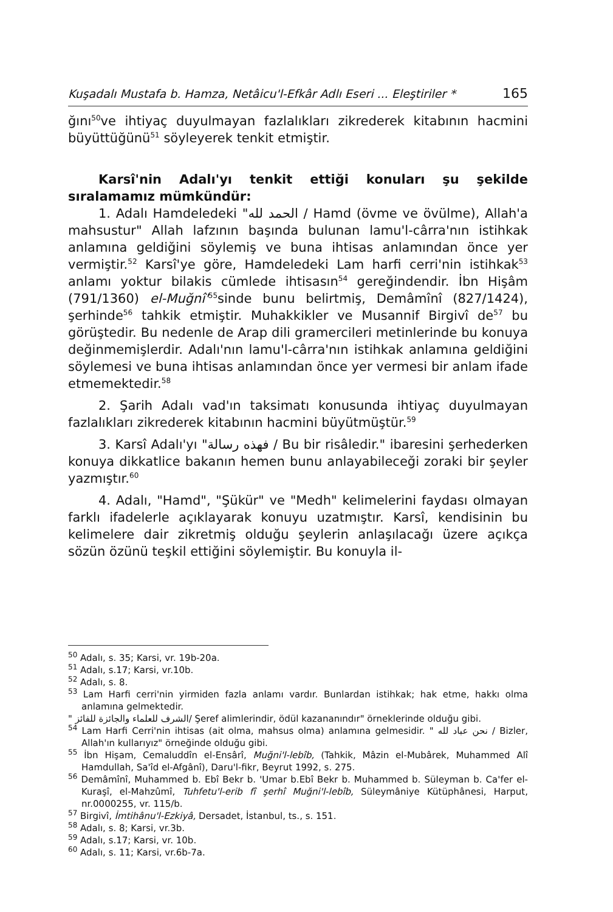Kuşadalı Mustafa b. Hamza, Netâicu'l-Efkâr Adlı Eseri ... Eleştiriler * 165
ğını<sup>50</sup>ve ihtiyaç duyulmayan fazlalıkları zikrederek kitabının hacmini büyüttüğünü<sup>51</sup> söyleyerek tenkit etmiştir.
Karsî'nin Adalı'yı tenkit ettiği konuları şu şekilde sıralamamız mümkündür:
1. Adalı Hamdeledeki "الحمد لله / Hamd (övme ve övülme), Allah'a mahsustur" Allah lafzının başında bulunan lamu'l-cârra'nın istihkak anlamına geldiğini söylemiş ve buna ihtisas anlamından önce yer vermiştir.<sup>52</sup> Karsî'ye göre, Hamdeledeki Lam harfi cerri'nin istihkak<sup>53</sup> anlamı yoktur bilakis cümlede ihtisasın<sup>54</sup> gereğindendir. İbn Hişâm (791/1360) el-Muğnî'<sup>55</sup>sinde bunu belirtmiş, Demâmînî (827/1424), şerhinde<sup>56</sup> tahkik etmiştir. Muhakkikler ve Musannif Birgivî de<sup>57</sup> bu görüştedir. Bu nedenle de Arap dili gramercileri metinlerinde bu konuya değinmemişlerdir. Adalı'nın lamu'l-cârra'nın istihkak anlamına geldiğini söylemesi ve buna ihtisas anlamından önce yer vermesi bir anlam ifade etmemektedir.<sup>58</sup>
2. Şarih Adalı vad'ın taksimatı konusunda ihtiyaç duyulmayan fazlalıkları zikrederek kitabının hacmini büyütmüştür.<sup>59</sup>
3. Karsî Adalı'yı "فهذه رسالة / Bu bir risâledir." ibaresini şerhederken konuya dikkatlice bakanın hemen bunu anlayabileceği zoraki bir şeyler yazmıştır.<sup>60</sup>
4. Adalı, "Hamd", "Şükür" ve "Medh" kelimelerini faydası olmayan farklı ifadelerle açıklayarak konuyu uzatmıştır. Karsî, kendisinin bu kelimelere dair zikretmiş olduğu şeylerin anlaşılacağı üzere açıkça sözün özünü teşkil ettiğini söylemiştir. Bu konuyla il-
<sup>50</sup> Adalı, s. 35; Karsi, vr. 19b-20a.
<sup>51</sup> Adalı, s.17; Karsi, vr.10b.
<sup>52</sup> Adalı, s. 8.
<sup>53</sup> Lam Harfi cerri'nin yirmiden fazla anlamı vardır. Bunlardan istihkak; hak etme, hakkı olma anlamına gelmektedir.
" الشرف للعلماء والجائزة للفائز/ Şeref alimlerindir, ödül kazananındır" örneklerinde olduğu gibi.
<sup>54</sup> Lam Harfi Cerri'nin ihtisas (ait olma, mahsus olma) anlamına gelmesidir. " نحن عباد لله / Bizler, Allah'ın kullarıyız" örneğinde olduğu gibi.
<sup>55</sup> İbn Hişam, Cemaluddîn el-Ensârî, Muğni'l-lebîb, (Tahkik, Mâzin el-Mubârek, Muhammed Alî Hamdullah, Sa'îd el-Afgânî), Daru'l-fikr, Beyrut 1992, s. 275.
<sup>56</sup> Demâmînî, Muhammed b. Ebî Bekr b. 'Umar b.Ebî Bekr b. Muhammed b. Süleyman b. Ca'fer el-Kuraşî, el-Mahzûmî, Tuhfetu'l-erib fî şerhî Muğni'l-lebîb, Süleymâniye Kütüphânesi, Harput, nr.0000255, vr. 115/b.
<sup>57</sup> Birgivî, İmtihânu'l-Ezkiyâ, Dersadet, İstanbul, ts., s. 151.
<sup>58</sup> Adalı, s. 8; Karsi, vr.3b.
<sup>59</sup> Adalı, s.17; Karsi, vr. 10b.
<sup>60</sup> Adalı, s. 11; Karsi, vr.6b-7a.